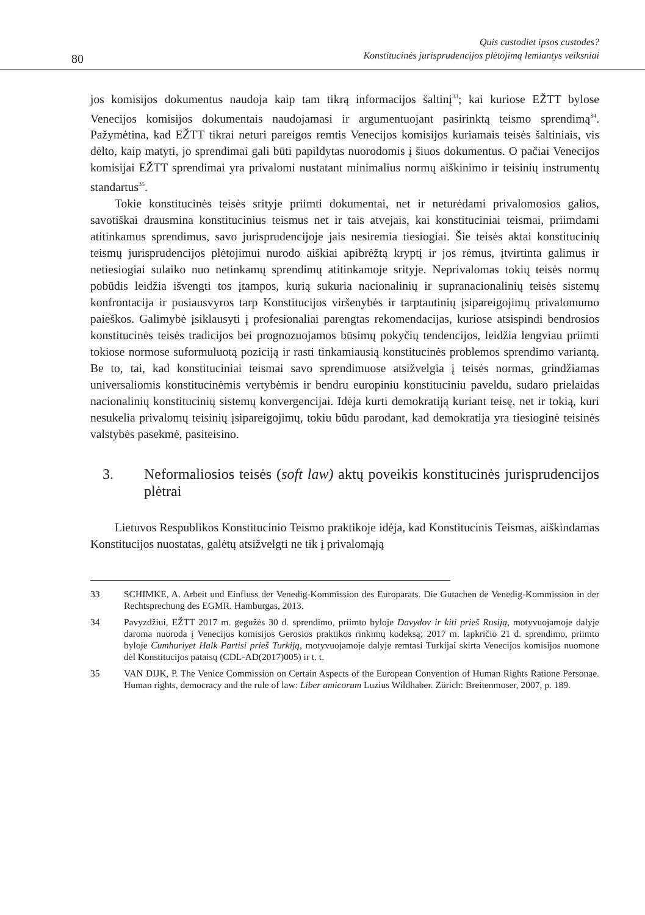80
Quis custodiet ipsos custodes?
Konstitucinės jurisprudencijos plėtojimą lemiantys veiksniai
jos komisijos dokumentus naudoja kaip tam tikrą informacijos šaltinį<sup>33</sup>; kai kurio­se EŽTT bylose Venecijos komisijos dokumentais naudojamasi ir argumentuojant pasirinktą teismo sprendimą<sup>34</sup>. Pažymėtina, kad EŽTT tikrai neturi pareigos remtis Venecijos komisijos kuriamais teisės šaltiniais, vis dėlto, kaip matyti, jo sprendimai gali būti papildytas nuorodomis į šiuos dokumentus. O pačiai Venecijos komisijai EŽTT sprendimai yra privalomi nustatant minimalius normų aiškinimo ir teisinių instrumentų standartus<sup>35</sup>.
Tokie konstitucinės teisės srityje priimti dokumentai, net ir neturėdami priva­lomosios galios, savotiškai drausmina konstitucinius teismus net ir tais atvejais, kai konstituciniai teismai, priimdami atitinkamus sprendimus, savo jurisprudencijoje jais nesiremia tiesiogiai. Šie teisės aktai konstitucinių teismų jurisprudencijos plė­tojimui nurodo aiškiai apibrėžtą kryptį ir jos rėmus, įtvirtinta galimus ir netiesio­giai sulaiko nuo netinkamų sprendimų atitinkamoje srityje. Neprivalomas tokių teisės normų pobūdis leidžia išvengti tos įtampos, kurią sukuria nacionalinių ir supranacionalinių teisės sistemų konfrontacija ir pusiausvyros tarp Konstitucijos viršenybės ir tarptautinių įsipareigojimų privalomumo paieškos. Galimybė įsiklau­syti į profesionaliai parengtas rekomendacijas, kuriose atsispindi bendrosios kons­titucinės teisės tradicijos bei prognozuojamos būsimų pokyčių tendencijos, leidžia lengviau priimti tokiose normose suformuluotą poziciją ir rasti tinkamiausią kons­titucinės problemos sprendimo variantą. Be to, tai, kad konstituciniai teismai savo sprendimuose atsižvelgia į teisės normas, grindžiamas universaliomis konstituci­nėmis vertybėmis ir bendru europiniu konstituciniu paveldu, sudaro prielaidas nacionalinių konstitucinių sistemų konvergencijai. Idėja kurti demokratiją kuriant teisę, net ir tokią, kuri nesukelia privalomų teisinių įsipareigojimų, tokiu būdu pa­rodant, kad demokratija yra tiesioginė teisinės valstybės pasekmė, pasiteisino.
3. Neformaliosios teisės (soft law) aktų poveikis konstitucinės jurisprudencijos plėtrai
Lietuvos Respublikos Konstitucinio Teismo praktikoje idėja, kad Konstitucinis Teismas, aiškindamas Konstitucijos nuostatas, galėtų atsižvelgti ne tik į privalomąją
33 SCHIMKE, A. Arbeit und Einfluss der Venedig-Kommission des Europarats. Die Gutachen de Venedig-Kommission in der Rechtsprechung des EGMR. Hamburgas, 2013.
34 Pavyzdžiui, EŽTT 2017 m. gegužės 30 d. sprendimo, priimto byloje Davydov ir kiti prieš Rusiją, motyvuojamoje dalyje daroma nuoroda į Venecijos komisijos Gerosios praktikos rinkimų kodeksą; 2017 m. lapkričio 21 d. sprendimo, priimto byloje Cumhuriyet Halk Partisi prieš Turkiją, motyvuojamoje dalyje remtasi Turkijai skirta Venecijos komisijos nuomone dėl Konstitucijos pataisų (CDL-AD(2017)005) ir t. t.
35 VAN DIJK, P. The Venice Commission on Certain Aspects of the European Convention of Human Rights Ratione Personae. Human rights, democracy and the rule of law: Liber amicorum Luzius Wildhaber. Zürich: Breitenmoser, 2007, p. 189.